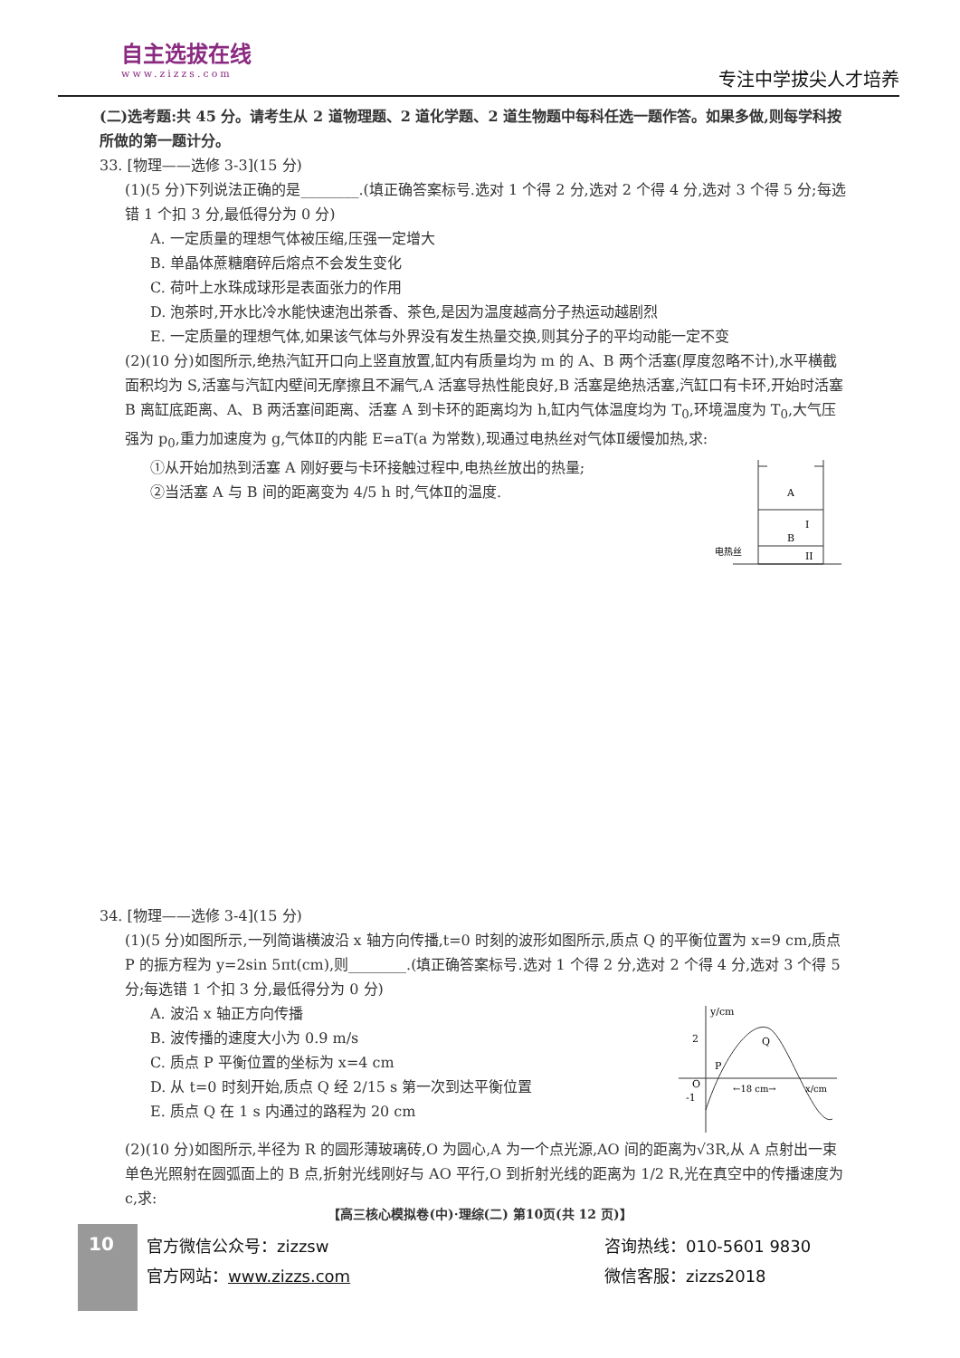自主选拔在线
www.zizzs.com
专注中学拔尖人才培养
(二)选考题:共 45 分。请考生从 2 道物理题、2 道化学题、2 道生物题中每科任选一题作答。如果多做,则每学科按所做的第一题计分。
33. [物理——选修 3-3](15 分)
(1)(5 分)下列说法正确的是________.(填正确答案标号.选对 1 个得 2 分,选对 2 个得 4 分,选对 3 个得 5 分;每选错 1 个扣 3 分,最低得分为 0 分)
A. 一定质量的理想气体被压缩,压强一定增大
B. 单晶体蔗糖磨碎后熔点不会发生变化
C. 荷叶上水珠成球形是表面张力的作用
D. 泡茶时,开水比冷水能快速泡出茶香、茶色,是因为温度越高分子热运动越剧烈
E. 一定质量的理想气体,如果该气体与外界没有发生热量交换,则其分子的平均动能一定不变
(2)(10 分)如图所示,绝热汽缸开口向上竖直放置,缸内有质量均为 m 的 A、B 两个活塞(厚度忽略不计),水平横截面积均为 S,活塞与汽缸内壁间无摩擦且不漏气,A 活塞导热性能良好,B 活塞是绝热活塞,汽缸口有卡环,开始时活塞 B 离缸底距离、A、B 两活塞间距离、活塞 A 到卡环的距离均为 h,缸内气体温度均为 T<sub>0</sub>,环境温度为 T<sub>0</sub>,大气压强为 p<sub>0</sub>,重力加速度为 g,气体Ⅱ的内能 E=aT(a 为常数),现通过电热丝对气体Ⅱ缓慢加热,求:
A
B
I
II
电热丝
①从开始加热到活塞 A 刚好要与卡环接触过程中,电热丝放出的热量;
②当活塞 A 与 B 间的距离变为 4/5 h 时,气体Ⅱ的温度.
34. [物理——选修 3-4](15 分)
(1)(5 分)如图所示,一列简谐横波沿 x 轴方向传播,t=0 时刻的波形如图所示,质点 Q 的平衡位置为 x=9 cm,质点 P 的振方程为 y=2sin 5πt(cm),则________.(填正确答案标号.选对 1 个得 2 分,选对 2 个得 4 分,选对 3 个得 5 分;每选错 1 个扣 3 分,最低得分为 0 分)
y/cm
2
O
-1
P
Q
←18 cm→
x/cm
A. 波沿 x 轴正方向传播
B. 波传播的速度大小为 0.9 m/s
C. 质点 P 平衡位置的坐标为 x=4 cm
D. 从 t=0 时刻开始,质点 Q 经 2/15 s 第一次到达平衡位置
E. 质点 Q 在 1 s 内通过的路程为 20 cm
(2)(10 分)如图所示,半径为 R 的圆形薄玻璃砖,O 为圆心,A 为一个点光源,AO 间的距离为√3R,从 A 点射出一束单色光照射在圆弧面上的 B 点,折射光线刚好与 AO 平行,O 到折射光线的距离为 1/2 R,光在真空中的传播速度为 c,求:
【高三核心模拟卷(中)·理综(二) 第10页(共 12 页)】
10
官方微信公众号：zizzsw
官方网站：www.zizzs.com
咨询热线：010-5601 9830
微信客服：zizzs2018